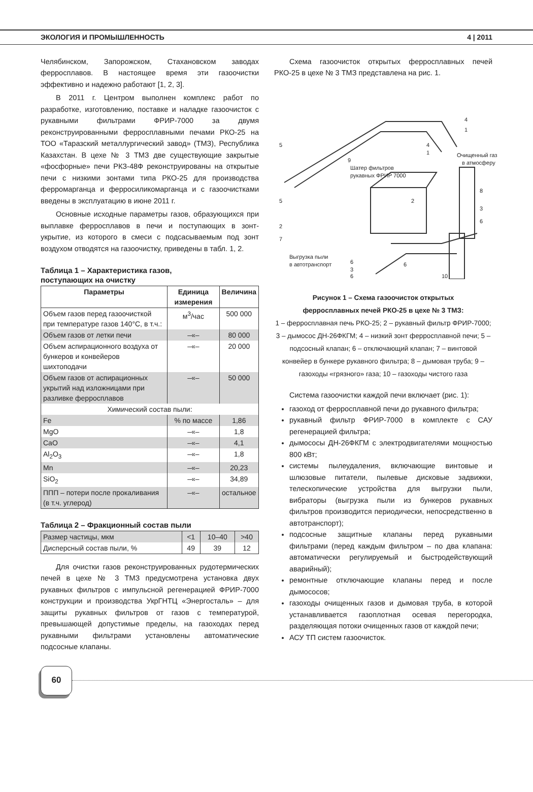ЭКОЛОГИЯ И ПРОМЫШЛЕННОСТЬ 4 | 2011
Челябинском, Запорожском, Стахановском заводах ферросплавов. В настоящее время эти газоочистки эффективно и надежно работают [1, 2, 3].
В 2011 г. Центром выполнен комплекс работ по разработке, изготовлению, поставке и наладке газоочисток с рукавными фильтрами ФРИР-7000 за двумя реконструированными ферросплавными печами РКО-25 на ТОО «Таразский металлургический завод» (ТМЗ), Республика Казахстан. В цехе № 3 ТМЗ две существующие закрытые «фосфорные» печи РКЗ-48Ф реконструированы на открытые печи с низкими зонтами типа РКО-25 для производства ферромарганца и ферросиликомарганца и с газоочистками введены в эксплуатацию в июне 2011 г.
Основные исходные параметры газов, образующихся при выплавке ферросплавов в печи и поступающих в зонт-укрытие, из которого в смеси с подсасываемым под зонт воздухом отводятся на газоочистку, приведены в табл. 1, 2.
Таблица 1 – Характеристика газов,
поступающих на очистку
| Параметры | Единица измерения | Величина |
| --- | --- | --- |
| Объем газов перед газоочисткой при температуре газов 140°C, в т.ч.: | м<sup>3</sup>/час | 500 000 |
| Объем газов от летки печи | –«– | 80 000 |
| Объем аспирационного воздуха от бункеров и конвейеров шихтоподачи | –«– | 20 000 |
| Объем газов от аспирационных укрытий над изложницами при разливке ферросплавов | –«– | 50 000 |
| Химический состав пыли: | | |
| Fe | % по массе | 1,86 |
| MgO | –«– | 1,8 |
| CaO | –«– | 4,1 |
| Al<sub>2</sub>O<sub>3</sub> | –«– | 1,8 |
| Mn | –«– | 20,23 |
| SiO<sub>2</sub> | –«– | 34,89 |
| ППП – потери после прокаливания (в т.ч. углерод) | –«– | остальное |
Таблица 2 – Фракционный состав пыли
| Размер частицы, мкм | <1 | 10–40 | >40 |
| Дисперсный состав пыли, % | 49 | 39 | 12 |
Для очистки газов реконструированных рудотермических печей в цехе № 3 ТМЗ предусмотрена установка двух рукавных фильтров с импульсной регенерацией ФРИР-7000 конструкции и производства УкрГНТЦ «Энергосталь» – для защиты рукавных фильтров от газов с температурой, превышающей допустимые пределы, на газоходах перед рукавными фильтрами установлены автоматические подсосные клапаны.
Схема газоочисток открытых ферросплавных печей РКО-25 в цехе № 3 ТМЗ представлена на рис. 1.
5
5
2
7
9
Шатер фильтров
рукавных ФРИР 7000
4
1
4
1
Очищенный газ
в атмосферу
8
2
3
6
Выгрузка пыли
в автотранспорт
6
3
6
6
10
Рисунок 1 – Схема газоочисток открытых
ферросплавных печей РКО-25 в цехе № 3 ТМЗ:
1 – ферросплавная печь РКО-25; 2 – рукавный фильтр ФРИР-7000; 3 – дымосос ДН-26ФКГМ; 4 – низкий зонт ферросплавной печи; 5 – подсосный клапан; 6 – отключающий клапан; 7 – винтовой конвейер в бункере рукавного фильтра; 8 – дымовая труба; 9 – газоходы «грязного» газа; 10 – газоходы чистого газа
Система газоочистки каждой печи включает (рис. 1):
газоход от ферросплавной печи до рукавного фильтра;
рукавный фильтр ФРИР-7000 в комплекте с САУ регенерацией фильтра;
дымососы ДН-26ФКГМ с электродвигателями мощностью 800 кВт;
системы пылеудаления, включающие винтовые и шлюзовые питатели, пылевые дисковые задвижки, телескопические устройства для выгрузки пыли, вибраторы (выгрузка пыли из бункеров рукавных фильтров производится периодически, непосредственно в автотранспорт);
подсосные защитные клапаны перед рукавными фильтрами (перед каждым фильтром – по два клапана: автоматически регулируемый и быстродействующий аварийный);
ремонтные отключающие клапаны перед и после дымососов;
газоходы очищенных газов и дымовая труба, в которой устанавливается газоплотная осевая перегородка, разделяющая потоки очищенных газов от каждой печи;
АСУ ТП систем газоочисток.
60